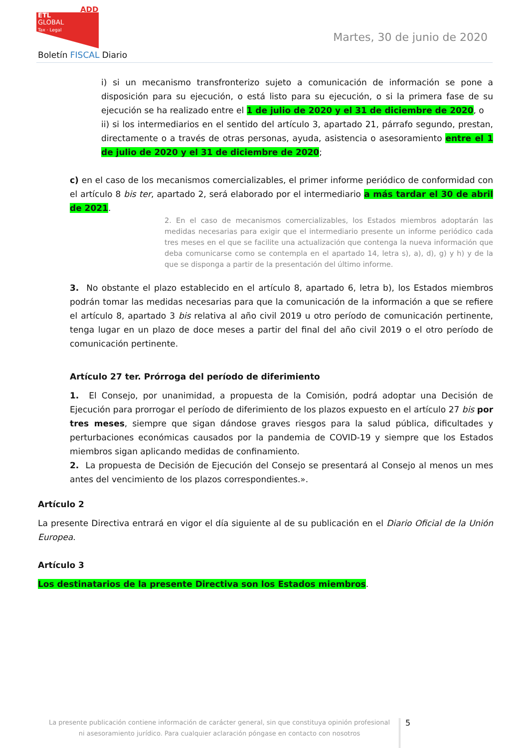ADD
ETL
GLOBAL
Tax · Legal
Martes, 30 de junio de 2020
Boletín FISCAL Diario
i) si un mecanismo transfronterizo sujeto a comunicación de información se pone a disposición para su ejecución, o está listo para su ejecución, o si la primera fase de su ejecución se ha realizado entre el 1 de julio de 2020 y el 31 de diciembre de 2020, o
ii) si los intermediarios en el sentido del artículo 3, apartado 21, párrafo segundo, prestan, directamente o a través de otras personas, ayuda, asistencia o asesoramiento entre el 1 de julio de 2020 y el 31 de diciembre de 2020;
c) en el caso de los mecanismos comercializables, el primer informe periódico de conformidad con el artículo 8 bis ter, apartado 2, será elaborado por el intermediario a más tardar el 30 de abril de 2021.
2. En el caso de mecanismos comercializables, los Estados miembros adoptarán las medidas necesarias para exigir que el intermediario presente un informe periódico cada tres meses en el que se facilite una actualización que contenga la nueva información que deba comunicarse como se contempla en el apartado 14, letra s), a), d), g) y h) y de la que se disponga a partir de la presentación del último informe.
3. No obstante el plazo establecido en el artículo 8, apartado 6, letra b), los Estados miembros podrán tomar las medidas necesarias para que la comunicación de la información a que se refiere el artículo 8, apartado 3 bis relativa al año civil 2019 u otro período de comunicación pertinente, tenga lugar en un plazo de doce meses a partir del final del año civil 2019 o el otro período de comunicación pertinente.
Artículo 27 ter. Prórroga del período de diferimiento
1. El Consejo, por unanimidad, a propuesta de la Comisión, podrá adoptar una Decisión de Ejecución para prorrogar el período de diferimiento de los plazos expuesto en el artículo 27 bis por tres meses, siempre que sigan dándose graves riesgos para la salud pública, dificultades y perturbaciones económicas causados por la pandemia de COVID-19 y siempre que los Estados miembros sigan aplicando medidas de confinamiento.
2. La propuesta de Decisión de Ejecución del Consejo se presentará al Consejo al menos un mes antes del vencimiento de los plazos correspondientes.».
Artículo 2
La presente Directiva entrará en vigor el día siguiente al de su publicación en el Diario Oficial de la Unión Europea.
Artículo 3
Los destinatarios de la presente Directiva son los Estados miembros.
La presente publicación contiene información de carácter general, sin que constituya opinión profesional ni asesoramiento jurídico. Para cualquier aclaración póngase en contacto con nosotros
5